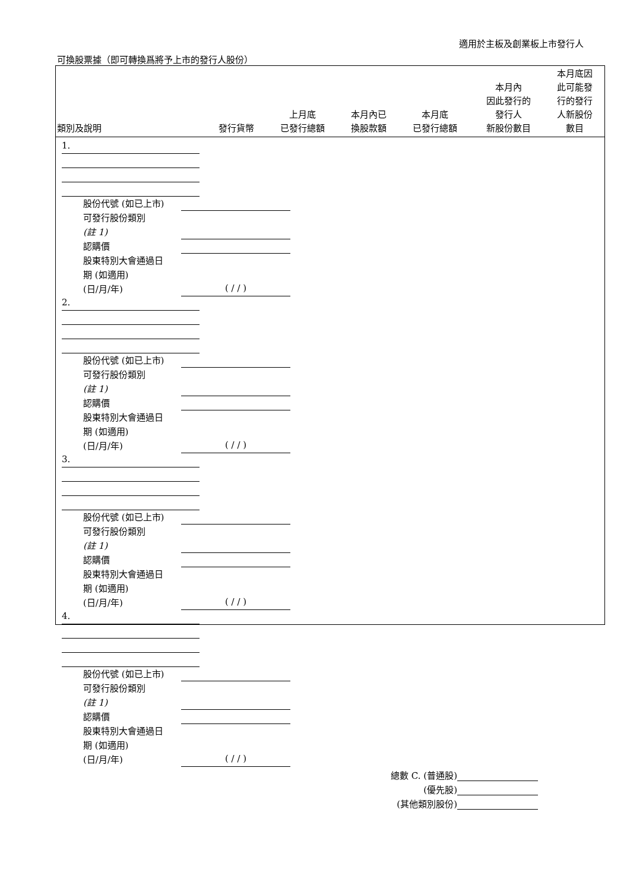適用於主板及創業板上市發行人
可換股票據（即可轉換爲將予上市的發行人股份）
| 類別及說明 | 發行貨幣 | 上月底 已發行總額 | 本月內已 換股款額 | 本月底 已發行總額 | 本月內 因此發行的 發行人 新股份數目 | 本月底因 此可能發 行的發行 人新股份 數目 |
| --- | --- | --- | --- | --- | --- | --- |
1.
股份代號 (如已上市)
可發行股份類別
(註 1)
認購價
股東特別大會通過日
期 (如適用)
(日/月/年) ( / / )
2.
股份代號 (如已上市)
可發行股份類別
(註 1)
認購價
股東特別大會通過日
期 (如適用)
(日/月/年) ( / / )
3.
股份代號 (如已上市)
可發行股份類別
(註 1)
認購價
股東特別大會通過日
期 (如適用)
(日/月/年) ( / / )
4.
股份代號 (如已上市)
可發行股份類別
(註 1)
認購價
股東特別大會通過日
期 (如適用)
(日/月/年) ( / / )
總數 C. (普通股)
(優先股)
(其他類別股份)